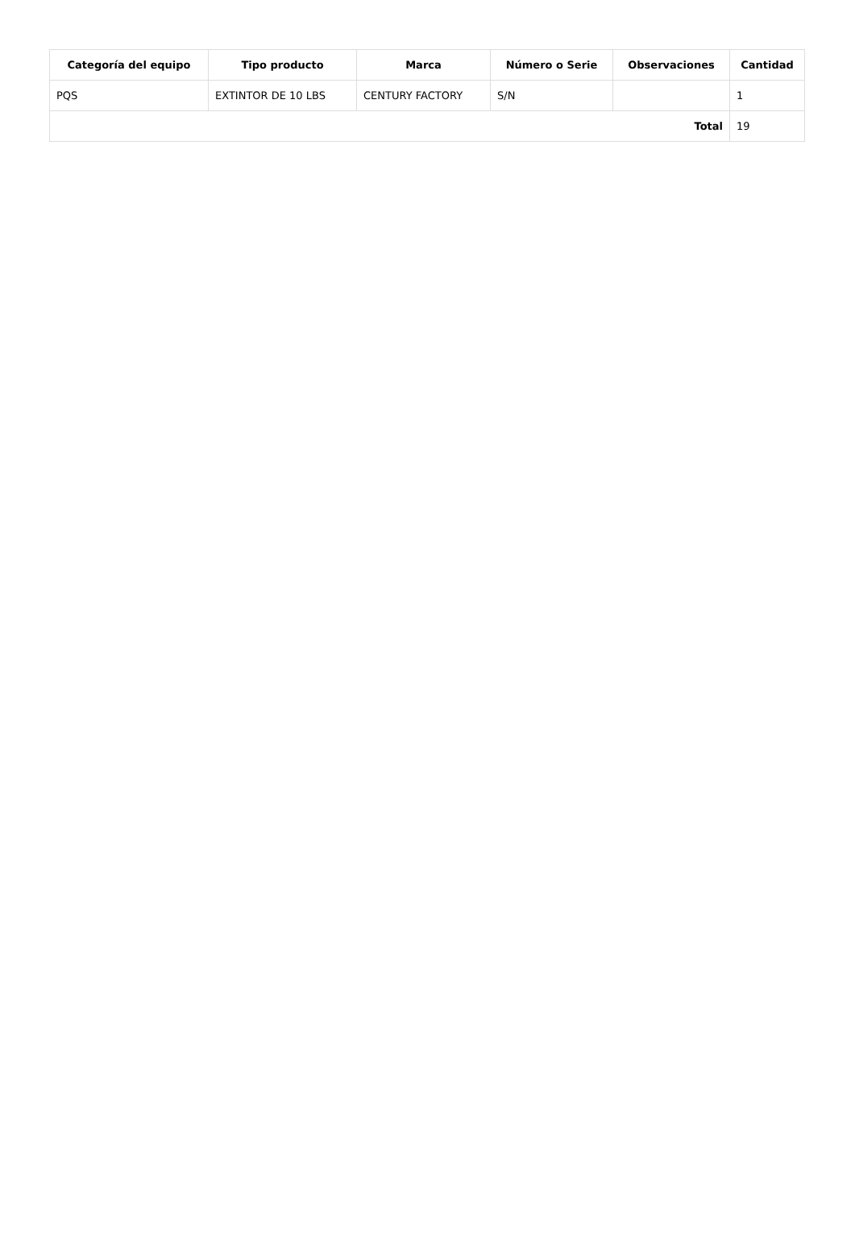| Categoría del equipo | Tipo producto | Marca | Número o Serie | Observaciones | Cantidad |
| --- | --- | --- | --- | --- | --- |
| PQS | EXTINTOR DE 10 LBS | CENTURY FACTORY | S/N | | 1 |
| Total | | | | | 19 |